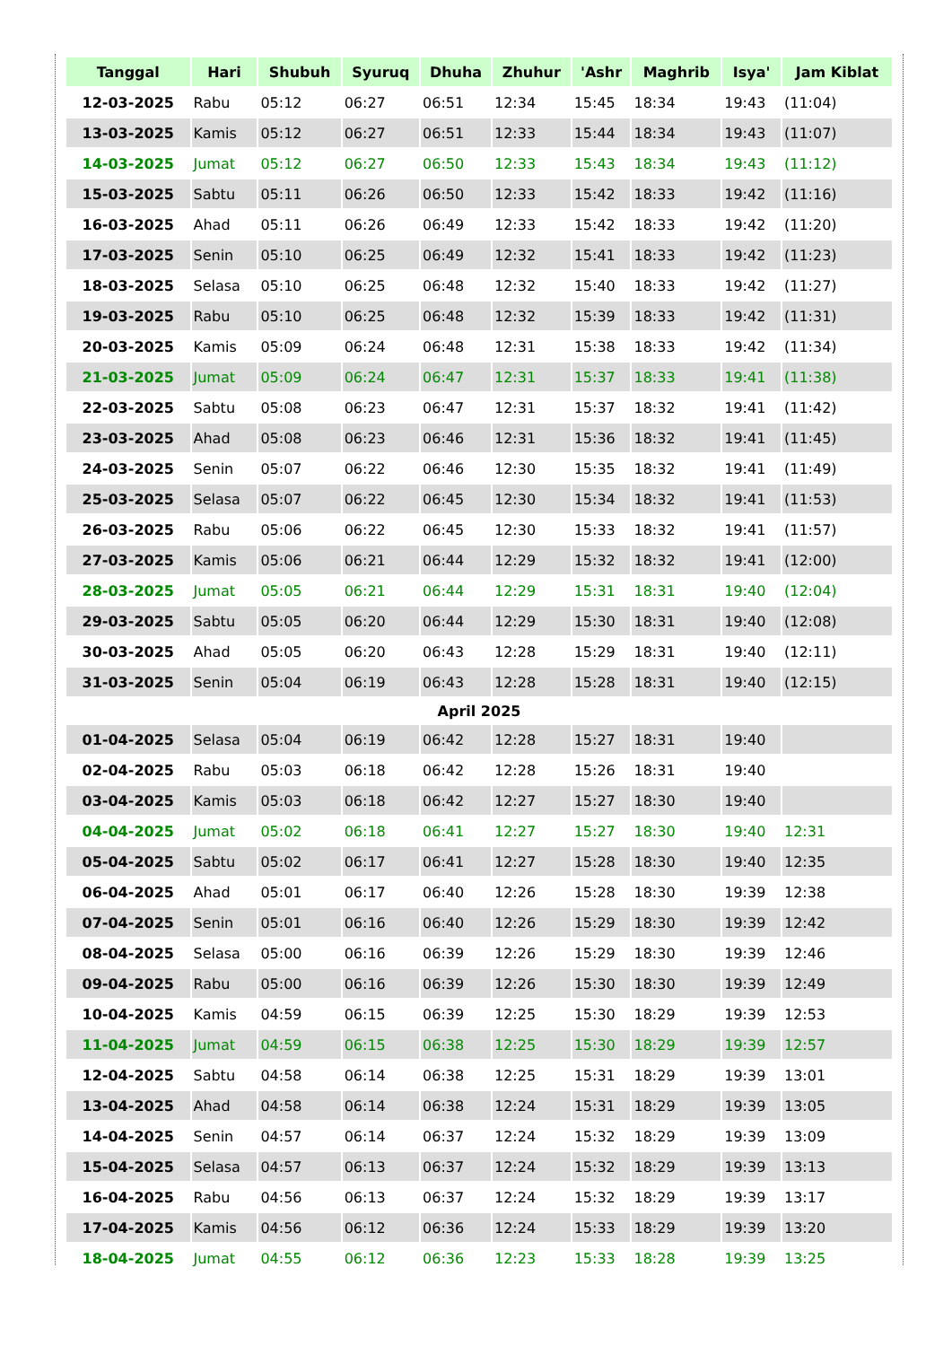| Tanggal | Hari | Shubuh | Syuruq | Dhuha | Zhuhur | 'Ashr | Maghrib | Isya' | Jam Kiblat |
| --- | --- | --- | --- | --- | --- | --- | --- | --- | --- |
| 12-03-2025 | Rabu | 05:12 | 06:27 | 06:51 | 12:34 | 15:45 | 18:34 | 19:43 | (11:04) |
| 13-03-2025 | Kamis | 05:12 | 06:27 | 06:51 | 12:33 | 15:44 | 18:34 | 19:43 | (11:07) |
| 14-03-2025 | Jumat | 05:12 | 06:27 | 06:50 | 12:33 | 15:43 | 18:34 | 19:43 | (11:12) |
| 15-03-2025 | Sabtu | 05:11 | 06:26 | 06:50 | 12:33 | 15:42 | 18:33 | 19:42 | (11:16) |
| 16-03-2025 | Ahad | 05:11 | 06:26 | 06:49 | 12:33 | 15:42 | 18:33 | 19:42 | (11:20) |
| 17-03-2025 | Senin | 05:10 | 06:25 | 06:49 | 12:32 | 15:41 | 18:33 | 19:42 | (11:23) |
| 18-03-2025 | Selasa | 05:10 | 06:25 | 06:48 | 12:32 | 15:40 | 18:33 | 19:42 | (11:27) |
| 19-03-2025 | Rabu | 05:10 | 06:25 | 06:48 | 12:32 | 15:39 | 18:33 | 19:42 | (11:31) |
| 20-03-2025 | Kamis | 05:09 | 06:24 | 06:48 | 12:31 | 15:38 | 18:33 | 19:42 | (11:34) |
| 21-03-2025 | Jumat | 05:09 | 06:24 | 06:47 | 12:31 | 15:37 | 18:33 | 19:41 | (11:38) |
| 22-03-2025 | Sabtu | 05:08 | 06:23 | 06:47 | 12:31 | 15:37 | 18:32 | 19:41 | (11:42) |
| 23-03-2025 | Ahad | 05:08 | 06:23 | 06:46 | 12:31 | 15:36 | 18:32 | 19:41 | (11:45) |
| 24-03-2025 | Senin | 05:07 | 06:22 | 06:46 | 12:30 | 15:35 | 18:32 | 19:41 | (11:49) |
| 25-03-2025 | Selasa | 05:07 | 06:22 | 06:45 | 12:30 | 15:34 | 18:32 | 19:41 | (11:53) |
| 26-03-2025 | Rabu | 05:06 | 06:22 | 06:45 | 12:30 | 15:33 | 18:32 | 19:41 | (11:57) |
| 27-03-2025 | Kamis | 05:06 | 06:21 | 06:44 | 12:29 | 15:32 | 18:32 | 19:41 | (12:00) |
| 28-03-2025 | Jumat | 05:05 | 06:21 | 06:44 | 12:29 | 15:31 | 18:31 | 19:40 | (12:04) |
| 29-03-2025 | Sabtu | 05:05 | 06:20 | 06:44 | 12:29 | 15:30 | 18:31 | 19:40 | (12:08) |
| 30-03-2025 | Ahad | 05:05 | 06:20 | 06:43 | 12:28 | 15:29 | 18:31 | 19:40 | (12:11) |
| 31-03-2025 | Senin | 05:04 | 06:19 | 06:43 | 12:28 | 15:28 | 18:31 | 19:40 | (12:15) |
| April 2025 | | | | | | | | | |
| 01-04-2025 | Selasa | 05:04 | 06:19 | 06:42 | 12:28 | 15:27 | 18:31 | 19:40 | |
| 02-04-2025 | Rabu | 05:03 | 06:18 | 06:42 | 12:28 | 15:26 | 18:31 | 19:40 | |
| 03-04-2025 | Kamis | 05:03 | 06:18 | 06:42 | 12:27 | 15:27 | 18:30 | 19:40 | |
| 04-04-2025 | Jumat | 05:02 | 06:18 | 06:41 | 12:27 | 15:27 | 18:30 | 19:40 | 12:31 |
| 05-04-2025 | Sabtu | 05:02 | 06:17 | 06:41 | 12:27 | 15:28 | 18:30 | 19:40 | 12:35 |
| 06-04-2025 | Ahad | 05:01 | 06:17 | 06:40 | 12:26 | 15:28 | 18:30 | 19:39 | 12:38 |
| 07-04-2025 | Senin | 05:01 | 06:16 | 06:40 | 12:26 | 15:29 | 18:30 | 19:39 | 12:42 |
| 08-04-2025 | Selasa | 05:00 | 06:16 | 06:39 | 12:26 | 15:29 | 18:30 | 19:39 | 12:46 |
| 09-04-2025 | Rabu | 05:00 | 06:16 | 06:39 | 12:26 | 15:30 | 18:30 | 19:39 | 12:49 |
| 10-04-2025 | Kamis | 04:59 | 06:15 | 06:39 | 12:25 | 15:30 | 18:29 | 19:39 | 12:53 |
| 11-04-2025 | Jumat | 04:59 | 06:15 | 06:38 | 12:25 | 15:30 | 18:29 | 19:39 | 12:57 |
| 12-04-2025 | Sabtu | 04:58 | 06:14 | 06:38 | 12:25 | 15:31 | 18:29 | 19:39 | 13:01 |
| 13-04-2025 | Ahad | 04:58 | 06:14 | 06:38 | 12:24 | 15:31 | 18:29 | 19:39 | 13:05 |
| 14-04-2025 | Senin | 04:57 | 06:14 | 06:37 | 12:24 | 15:32 | 18:29 | 19:39 | 13:09 |
| 15-04-2025 | Selasa | 04:57 | 06:13 | 06:37 | 12:24 | 15:32 | 18:29 | 19:39 | 13:13 |
| 16-04-2025 | Rabu | 04:56 | 06:13 | 06:37 | 12:24 | 15:32 | 18:29 | 19:39 | 13:17 |
| 17-04-2025 | Kamis | 04:56 | 06:12 | 06:36 | 12:24 | 15:33 | 18:29 | 19:39 | 13:20 |
| 18-04-2025 | Jumat | 04:55 | 06:12 | 06:36 | 12:23 | 15:33 | 18:28 | 19:39 | 13:25 |